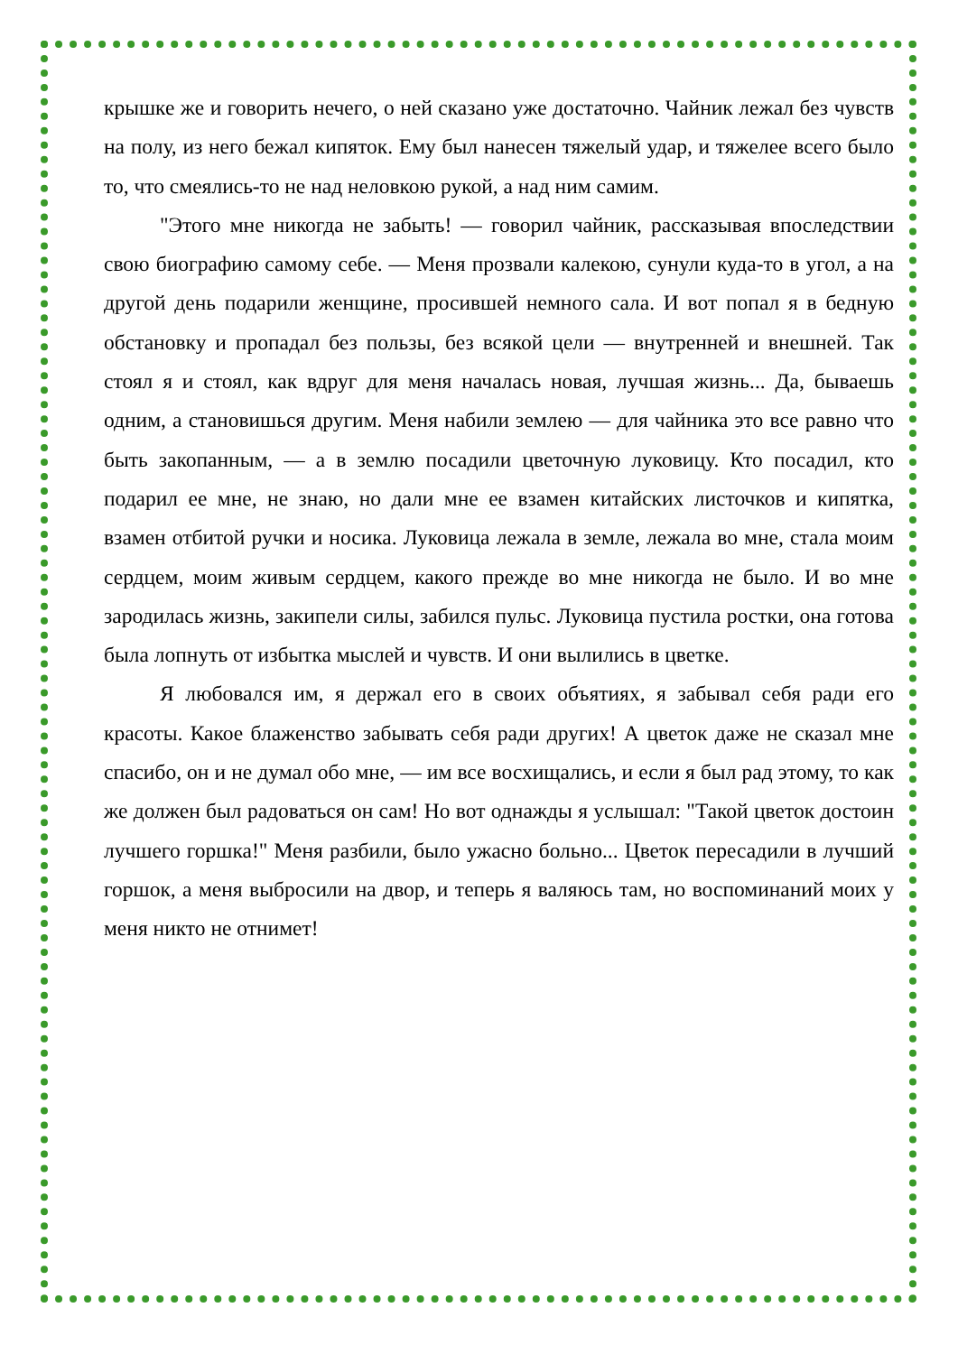крышке же и говорить нечего, о ней сказано уже достаточно. Чайник лежал без чувств на полу, из него бежал кипяток. Ему был нанесен тяжелый удар, и тяжелее всего было то, что смеялись-то не над неловкою рукой, а над ним самим.
"Этого мне никогда не забыть! — говорил чайник, рассказывая впоследствии свою биографию самому себе. — Меня прозвали калекою, сунули куда-то в угол, а на другой день подарили женщине, просившей немного сала. И вот попал я в бедную обстановку и пропадал без пользы, без всякой цели — внутренней и внешней. Так стоял я и стоял, как вдруг для меня началась новая, лучшая жизнь... Да, бываешь одним, а становишься другим. Меня набили землею — для чайника это все равно что быть закопанным, — а в землю посадили цветочную луковицу. Кто посадил, кто подарил ее мне, не знаю, но дали мне ее взамен китайских листочков и кипятка, взамен отбитой ручки и носика. Луковица лежала в земле, лежала во мне, стала моим сердцем, моим живым сердцем, какого прежде во мне никогда не было. И во мне зародилась жизнь, закипели силы, забился пульс. Луковица пустила ростки, она готова была лопнуть от избытка мыслей и чувств. И они вылились в цветке.
Я любовался им, я держал его в своих объятиях, я забывал себя ради его красоты. Какое блаженство забывать себя ради других! А цветок даже не сказал мне спасибо, он и не думал обо мне, — им все восхищались, и если я был рад этому, то как же должен был радоваться он сам! Но вот однажды я услышал: "Такой цветок достоин лучшего горшка!" Меня разбили, было ужасно больно... Цветок пересадили в лучший горшок, а меня выбросили на двор, и теперь я валяюсь там, но воспоминаний моих у меня никто не отнимет!